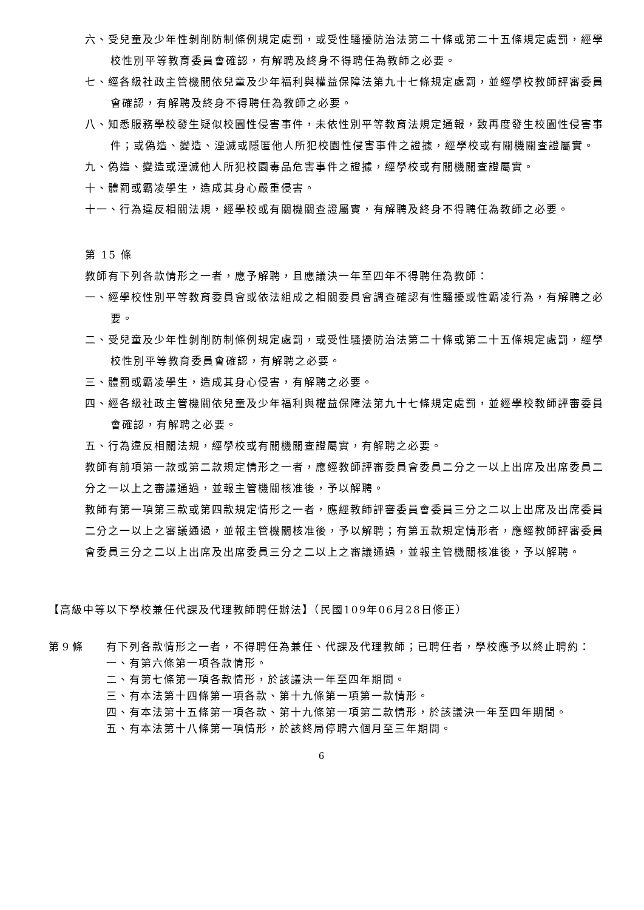六、受兒童及少年性剝削防制條例規定處罰，或受性騷擾防治法第二十條或第二十五條規定處罰，經學校性別平等教育委員會確認，有解聘及終身不得聘任為教師之必要。
七、經各級社政主管機關依兒童及少年福利與權益保障法第九十七條規定處罰，並經學校教師評審委員會確認，有解聘及終身不得聘任為教師之必要。
八、知悉服務學校發生疑似校園性侵害事件，未依性別平等教育法規定通報，致再度發生校園性侵害事件；或偽造、變造、湮滅或隱匿他人所犯校園性侵害事件之證據，經學校或有關機關查證屬實。
九、偽造、變造或湮滅他人所犯校園毒品危害事件之證據，經學校或有關機關查證屬實。
十、體罰或霸凌學生，造成其身心嚴重侵害。
十一、行為違反相關法規，經學校或有關機關查證屬實，有解聘及終身不得聘任為教師之必要。
第 15 條
教師有下列各款情形之一者，應予解聘，且應議決一年至四年不得聘任為教師：
一、經學校性別平等教育委員會或依法組成之相關委員會調查確認有性騷擾或性霸凌行為，有解聘之必要。
二、受兒童及少年性剝削防制條例規定處罰，或受性騷擾防治法第二十條或第二十五條規定處罰，經學校性別平等教育委員會確認，有解聘之必要。
三、體罰或霸凌學生，造成其身心侵害，有解聘之必要。
四、經各級社政主管機關依兒童及少年福利與權益保障法第九十七條規定處罰，並經學校教師評審委員會確認，有解聘之必要。
五、行為違反相關法規，經學校或有關機關查證屬實，有解聘之必要。
教師有前項第一款或第二款規定情形之一者，應經教師評審委員會委員二分之一以上出席及出席委員二分之一以上之審議通過，並報主管機關核准後，予以解聘。
教師有第一項第三款或第四款規定情形之一者，應經教師評審委員會委員三分之二以上出席及出席委員二分之一以上之審議通過，並報主管機關核准後，予以解聘；有第五款規定情形者，應經教師評審委員會委員三分之二以上出席及出席委員三分之二以上之審議通過，並報主管機關核准後，予以解聘。
【高級中等以下學校兼任代課及代理教師聘任辦法】（民國109年06月28日修正）
第 9 條 有下列各款情形之一者，不得聘任為兼任、代課及代理教師；已聘任者，學校應予以終止聘約：
一、有第六條第一項各款情形。
二、有第七條第一項各款情形，於該議決一年至四年期間。
三、有本法第十四條第一項各款、第十九條第一項第一款情形。
四、有本法第十五條第一項各款、第十九條第一項第二款情形，於該議決一年至四年期間。
五、有本法第十八條第一項情形，於該終局停聘六個月至三年期間。
6